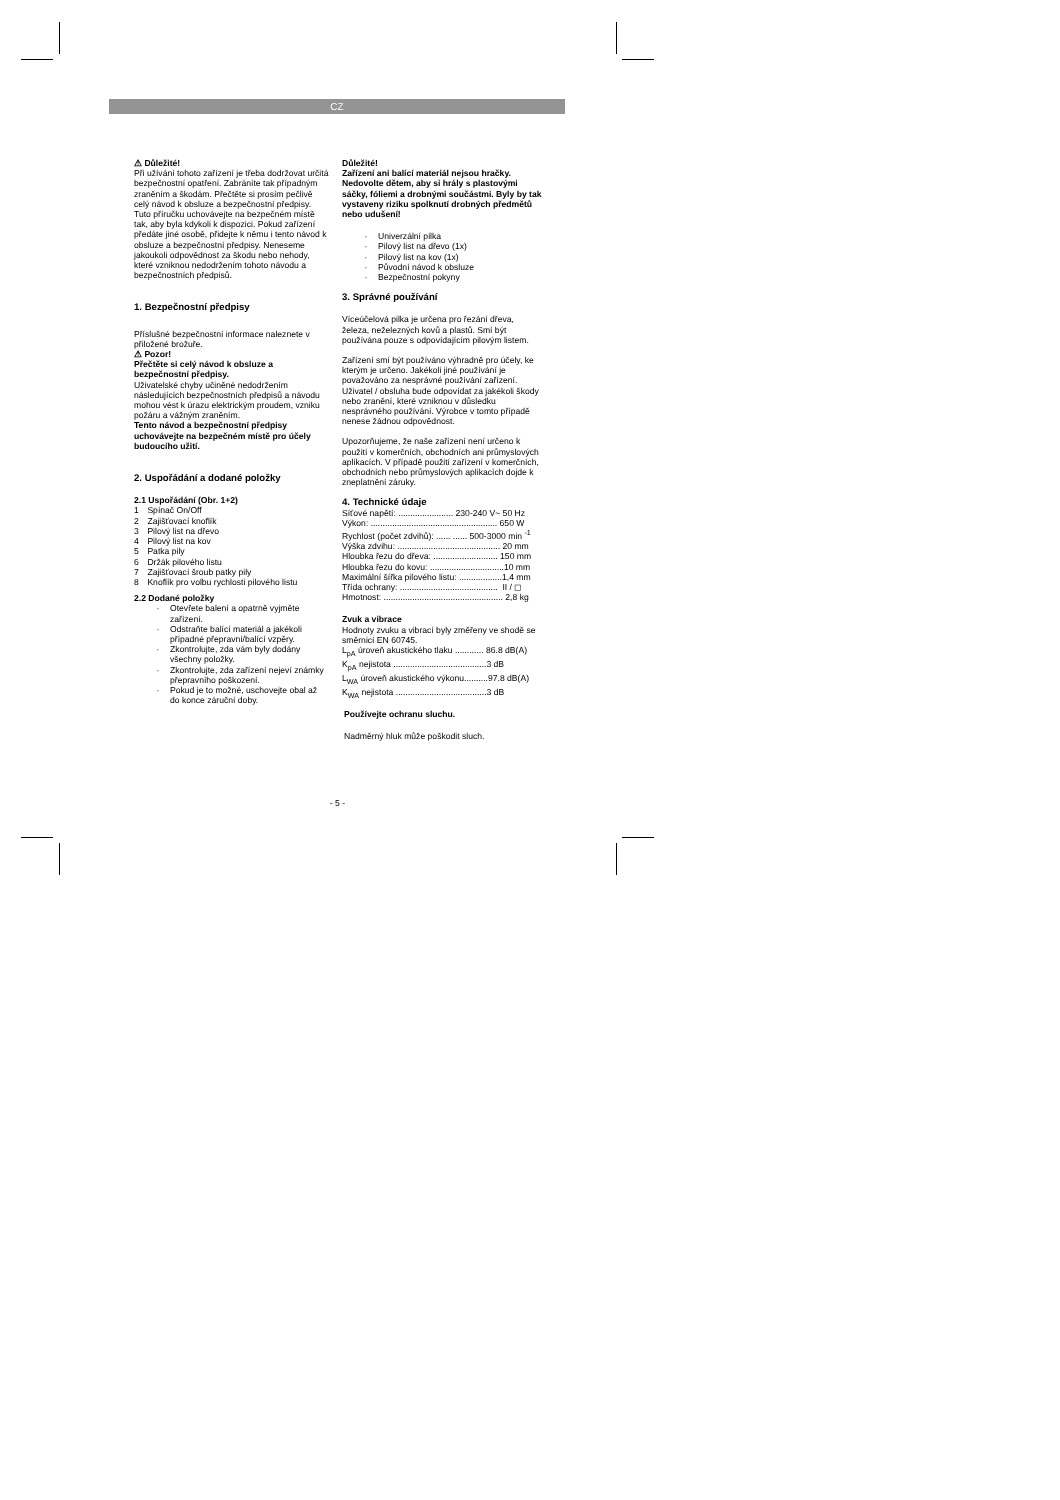CZ
⚠ Důležité!
Při užívání tohoto zařízení je třeba dodržovat určitá bezpečnostní opatření. Zabráníte tak případným zraněním a škodám. Přečtěte si prosím pečlivě celý návod k obsluze a bezpečnostní předpisy. Tuto příručku uchovávejte na bezpečném místě tak, aby byla kdykoli k dispozici. Pokud zařízení předáte jiné osobě, přidejte k němu i tento návod k obsluze a bezpečnostní předpisy. Neneseme jakoukoli odpovědnost za škodu nebo nehody, které vzniknou nedodržením tohoto návodu a bezpečnostních předpisů.
1. Bezpečnostní předpisy
Příslušné bezpečnostní informace naleznete v přiložené brožuře.
⚠ Pozor!
Přečtěte si celý návod k obsluze a bezpečnostní předpisy.
Uživatelské chyby učiněné nedodržením následujících bezpečnostních předpisů a návodu mohou vést k úrazu elektrickým proudem, vzniku požáru a vážným zraněním.
Tento návod a bezpečnostní předpisy uchovávejte na bezpečném místě pro účely budoucího užití.
2. Uspořádání a dodané položky
2.1 Uspořádání (Obr. 1+2)
1 Spínač On/Off
2 Zajišťovací knoflík
3 Pilový list na dřevo
4 Pilový list na kov
5 Patka pily
6 Držák pilového listu
7 Zajišťovací šroub patky pily
8 Knoflík pro volbu rychlosti pilového listu
2.2 Dodané položky
· Otevřete balení a opatrně vyjměte zařízení.
· Odstraňte balící materiál a jakékoli případné přepravní/balící vzpěry.
· Zkontrolujte, zda vám byly dodány všechny položky.
· Zkontrolujte, zda zařízení nejeví známky přepravního poškození.
· Pokud je to možné, uschovejte obal až do konce záruční doby.
Důležité!
Zařízení ani balící materiál nejsou hračky. Nedovolte dětem, aby si hrály s plastovými sáčky, fóliemi a drobnými součástmi. Byly by tak vystaveny riziku spolknutí drobných předmětů nebo udušení!
· Univerzální pilka
· Pilový list na dřevo (1x)
· Pilový list na kov (1x)
· Původní návod k obsluze
· Bezpečnostní pokyny
3. Správné používání
Víceúčelová pilka je určena pro řezání dřeva, železa, neželezných kovů a plastů. Smí být používána pouze s odpovídajícím pilovým listem.
Zařízení smí být používáno výhradně pro účely, ke kterým je určeno. Jakékoli jiné používání je považováno za nesprávné používání zařízení. Uživatel / obsluha bude odpovídat za jakékoli škody nebo zranění, které vzniknou v důsledku nesprávného používání. Výrobce v tomto případě nenese žádnou odpovědnost.
Upozorňujeme, že naše zařízení není určeno k použití v komerčních, obchodních ani průmyslových aplikacích. V případě použití zařízení v komerčních, obchodních nebo průmyslových aplikacích dojde k zneplatnění záruky.
4. Technické údaje
Síťové napětí: ....................... 230-240 V~ 50 Hz
Výkon: ..................................................... 650 W
Rychlost (počet zdvihů): ...... ...... 500-3000 min <sup>-1</sup>
Výška zdvihu: ........................................... 20 mm
Hloubka řezu do dřeva: ........................... 150 mm
Hloubka řezu do kovu: ...............................10 mm
Maximální šířka pilového listu: ..................1,4 mm
Třída ochrany: ......................................... II / ◻
Hmotnost: .................................................. 2,8 kg
Zvuk a vibrace
Hodnoty zvuku a vibrací byly změřeny ve shodě se směrnicí EN 60745.
L<sub>pA</sub> úroveň akustického tlaku ............ 86.8 dB(A)
K<sub>pA</sub> nejistota .......................................3 dB
L<sub>WA</sub> úroveň akustického výkonu..........97.8 dB(A)
K<sub>WA</sub> nejistota ......................................3 dB
Používejte ochranu sluchu.
Nadměrný hluk může poškodit sluch.
- 5 -